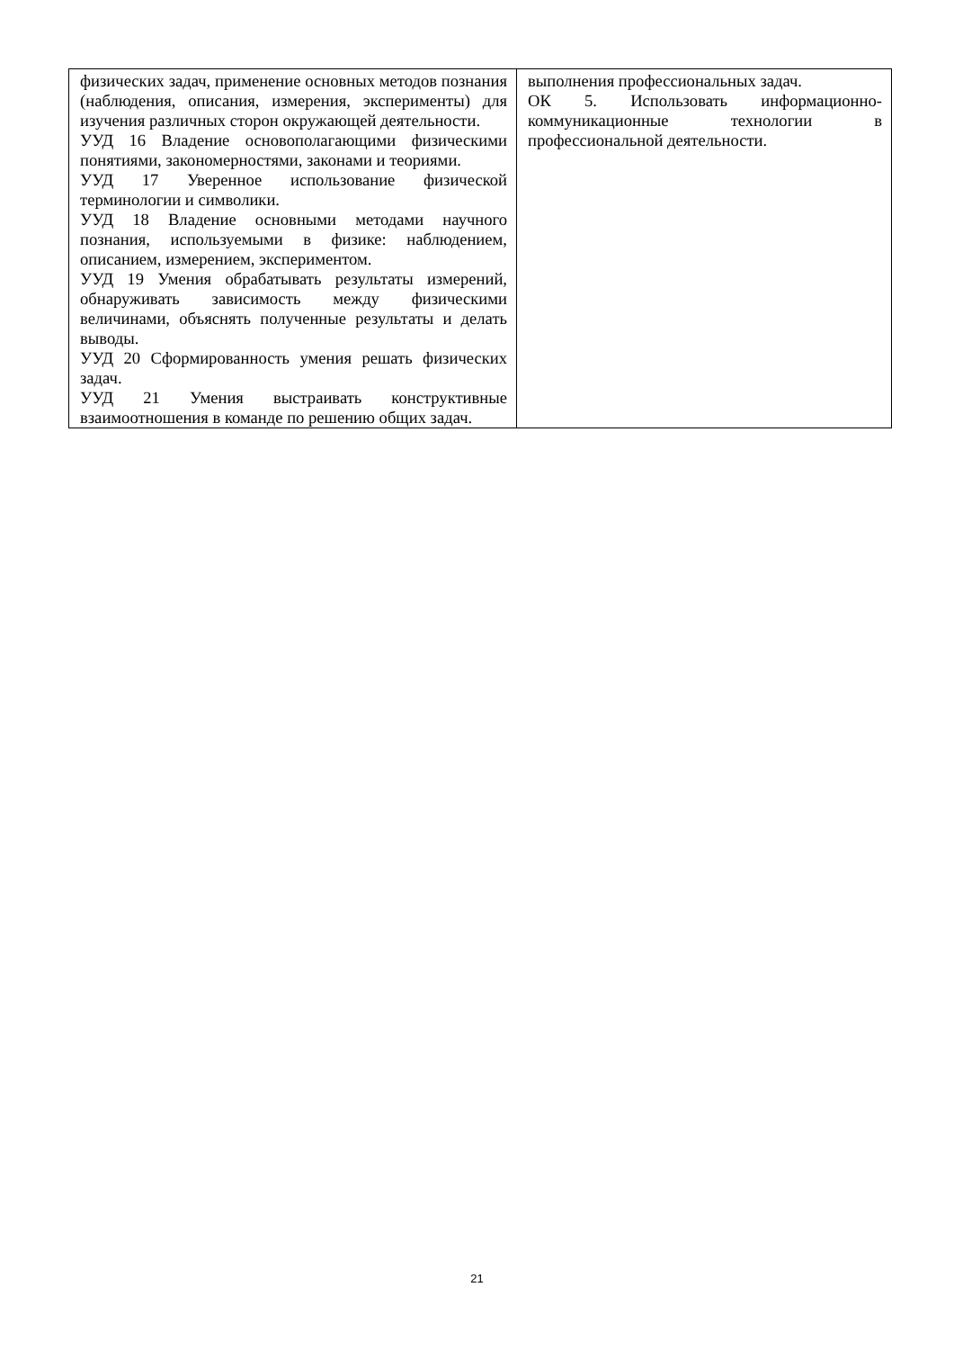| физических задач, применение основных методов познания (наблюдения, описания, измерения, эксперименты) для изучения различных сторон окружающей деятельности. УУД 16 Владение основополагающими физическими понятиями, закономерностями, законами и теориями. УУД 17 Уверенное использование физической терминологии и символики. УУД 18 Владение основными методами научного познания, используемыми в физике: наблюдением, описанием, измерением, экспериментом. УУД 19 Умения обрабатывать результаты измерений, обнаруживать зависимость между физическими величинами, объяснять полученные результаты и делать выводы. УУД 20 Сформированность умения решать физических задач. УУД 21 Умения выстраивать конструктивные взаимоотношения в команде по решению общих задач. | выполнения профессиональных задач. ОК 5. Использовать информационно-коммуникационные технологии в профессиональной деятельности. |
21